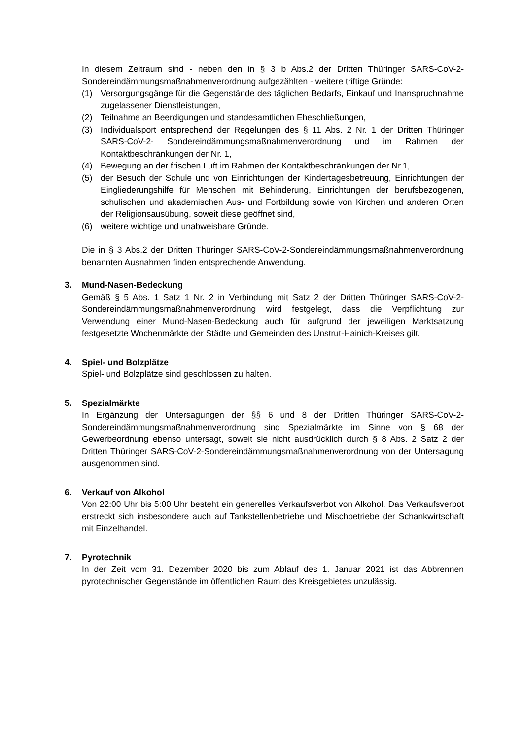In diesem Zeitraum sind - neben den in § 3 b Abs.2 der Dritten Thüringer SARS-CoV-2-Sondereindämmungsmaßnahmenverordnung aufgezählten - weitere triftige Gründe:
(1) Versorgungsgänge für die Gegenstände des täglichen Bedarfs, Einkauf und Inanspruchnahme zugelassener Dienstleistungen,
(2) Teilnahme an Beerdigungen und standesamtlichen Eheschließungen,
(3) Individualsport entsprechend der Regelungen des § 11 Abs. 2 Nr. 1 der Dritten Thüringer SARS-CoV-2- Sondereindämmungsmaßnahmenverordnung und im Rahmen der Kontaktbeschränkungen der Nr. 1,
(4) Bewegung an der frischen Luft im Rahmen der Kontaktbeschränkungen der Nr.1,
(5) der Besuch der Schule und von Einrichtungen der Kindertagesbetreuung, Einrichtungen der Eingliederungshilfe für Menschen mit Behinderung, Einrichtungen der berufsbezogenen, schulischen und akademischen Aus- und Fortbildung sowie von Kirchen und anderen Orten der Religionsausübung, soweit diese geöffnet sind,
(6) weitere wichtige und unabweisbare Gründe.
Die in § 3 Abs.2 der Dritten Thüringer SARS-CoV-2-Sondereindämmungsmaßnahmenverordnung benannten Ausnahmen finden entsprechende Anwendung.
3. Mund-Nasen-Bedeckung
Gemäß § 5 Abs. 1 Satz 1 Nr. 2 in Verbindung mit Satz 2 der Dritten Thüringer SARS-CoV-2-Sondereindämmungsmaßnahmenverordnung wird festgelegt, dass die Verpflichtung zur Verwendung einer Mund-Nasen-Bedeckung auch für aufgrund der jeweiligen Marktsatzung festgesetzte Wochenmärkte der Städte und Gemeinden des Unstrut-Hainich-Kreises gilt.
4. Spiel- und Bolzplätze
Spiel- und Bolzplätze sind geschlossen zu halten.
5. Spezialmärkte
In Ergänzung der Untersagungen der §§ 6 und 8 der Dritten Thüringer SARS-CoV-2-Sondereindämmungsmaßnahmenverordnung sind Spezialmärkte im Sinne von § 68 der Gewerbeordnung ebenso untersagt, soweit sie nicht ausdrücklich durch § 8 Abs. 2 Satz 2 der Dritten Thüringer SARS-CoV-2-Sondereindämmungsmaßnahmenverordnung von der Untersagung ausgenommen sind.
6. Verkauf von Alkohol
Von 22:00 Uhr bis 5:00 Uhr besteht ein generelles Verkaufsverbot von Alkohol. Das Verkaufsverbot erstreckt sich insbesondere auch auf Tankstellenbetriebe und Mischbetriebe der Schankwirtschaft mit Einzelhandel.
7. Pyrotechnik
In der Zeit vom 31. Dezember 2020 bis zum Ablauf des 1. Januar 2021 ist das Abbrennen pyrotechnischer Gegenstände im öffentlichen Raum des Kreisgebietes unzulässig.